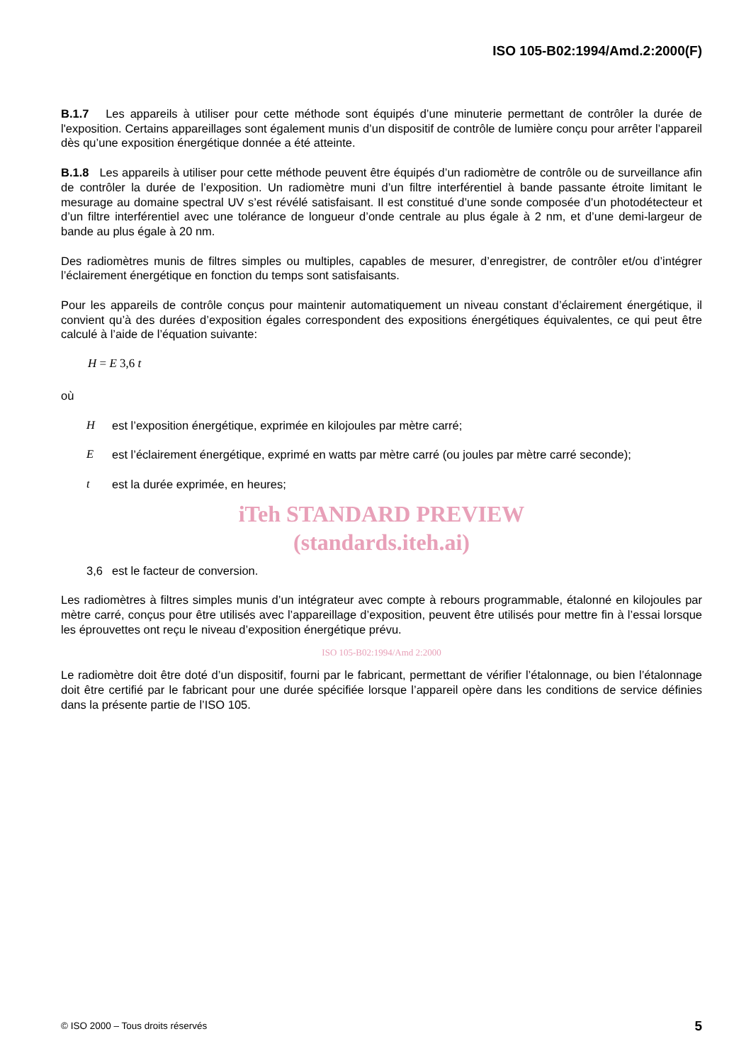ISO 105-B02:1994/Amd.2:2000(F)
B.1.7 Les appareils à utiliser pour cette méthode sont équipés d’une minuterie permettant de contrôler la durée de l'exposition. Certains appareillages sont également munis d’un dispositif de contrôle de lumière conçu pour arrêter l’appareil dès qu’une exposition énergétique donnée a été atteinte.
B.1.8 Les appareils à utiliser pour cette méthode peuvent être équipés d’un radiomètre de contrôle ou de surveillance afin de contrôler la durée de l’exposition. Un radiomètre muni d’un filtre interférentiel à bande passante étroite limitant le mesurage au domaine spectral UV s’est révélé satisfaisant. Il est constitué d’une sonde composée d’un photodétecteur et d’un filtre interférentiel avec une tolérance de longueur d’onde centrale au plus égale à 2 nm, et d’une demi-largeur de bande au plus égale à 20 nm.
Des radiomètres munis de filtres simples ou multiples, capables de mesurer, d’enregistrer, de contrôler et/ou d’intégrer l’éclairement énergétique en fonction du temps sont satisfaisants.
Pour les appareils de contrôle conçus pour maintenir automatiquement un niveau constant d’éclairement énergétique, il convient qu’à des durées d’exposition égales correspondent des expositions énergétiques équivalentes, ce qui peut être calculé à l’aide de l’équation suivante:
H = E 3,6 t
où
Hest l’exposition énergétique, exprimée en kilojoules par mètre carré;
Eest l’éclairement énergétique, exprimé en watts par mètre carré (ou joules par mètre carré seconde);
t est la durée exprimée, en heures;
iTeh STANDARD PREVIEW
(standards.iteh.ai)
3,6 est le facteur de conversion.
Les radiomètres à filtres simples munis d’un intégrateur avec compte à rebours programmable, étalonné en kilojoules par mètre carré, conçus pour être utilisés avec l’appareillage d’exposition, peuvent être utilisés pour mettre fin à l’essai lorsque les éprouvettes ont reçu le niveau d’exposition énergétique prévu.
ISO 105-B02:1994/Amd 2:2000
Le radiomètre doit être doté d’un dispositif, fourni par le fabricant, permettant de vérifier l’étalonnage, ou bien l’étalonnage doit être certifié par le fabricant pour une durée spécifiée lorsque l’appareil opère dans les conditions de service définies dans la présente partie de l’ISO 105.
© ISO 2000 – Tous droits réservés 5